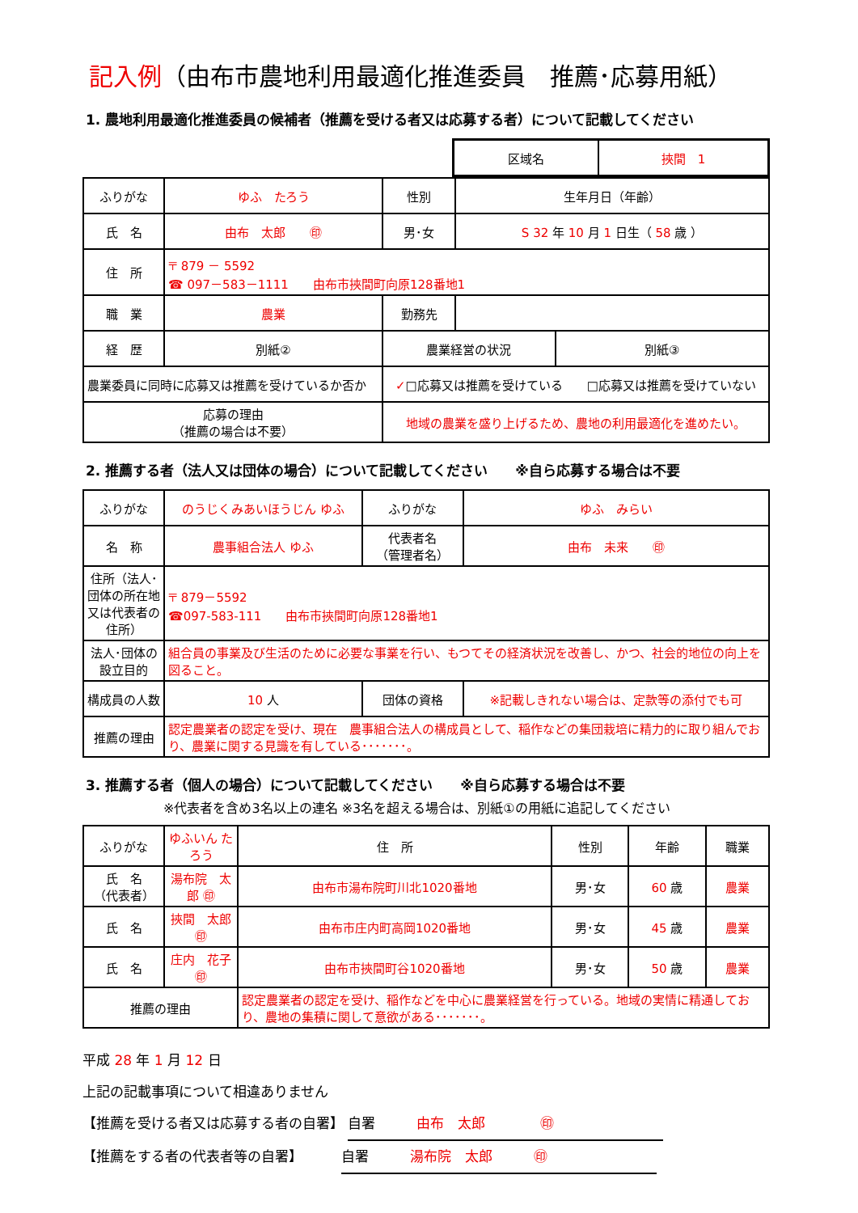記入例（由布市農地利用最適化推進委員　推薦･応募用紙）
1. 農地利用最適化推進委員の候補者（推薦を受ける者又は応募する者）について記載してください
| 区域名 | 挾間 1 |
| ふりがな | ゆふ たろう | 性別 | 生年月日（年齢） | |
| 氏 名 | 由布 太郎 ㊞ | 男･女 | S 32 年 10 月 1 日生（ 58 歳 ） | |
| 住 所 | 〒 879 － 5592 ☎ 097－583－1111 由布市挾間町向原128番地1 | | | |
| 職 業 | 農業 | 勤務先 | | |
| 経 歴 | 別紙② | 農業経営の状況 | | 別紙③ |
| 農業委員に同時に応募又は推薦を受けているか否か | | ✓ □応募又は推薦を受けている □応募又は推薦を受けていない | | |
| 応募の理由 （推薦の場合は不要） | | 地域の農業を盛り上げるため、農地の利用最適化を進めたい。 | | |
2. 推薦する者（法人又は団体の場合）について記載してください　　※自ら応募する場合は不要
| ふりがな | のうじくみあいほうじん ゆふ | ふりがな | ゆふ みらい |
| 名 称 | 農事組合法人 ゆふ | 代表者名 （管理者名） | 由布 未来 ㊞ |
| 住所（法人･団体の所在地又は代表者の住所） | 〒 879－5592 ☎097-583-111 由布市挾間町向原128番地1 | | |
| 法人･団体の設立目的 | 組合員の事業及び生活のために必要な事業を行い、もつてその経済状況を改善し、かつ、社会的地位の向上を図ること。 | | |
| 構成員の人数 | 10 人 | 団体の資格 | ※記載しきれない場合は、定款等の添付でも可 |
| 推薦の理由 | 認定農業者の認定を受け、現在 農事組合法人の構成員として、稲作などの集団栽培に精力的に取り組んでおり、農業に関する見識を有している･･･････。 | | |
3. 推薦する者（個人の場合）について記載してください　　※自ら応募する場合は不要
※代表者を含め3名以上の連名 ※3名を超える場合は、別紙①の用紙に追記してください
| ふりがな | ゆふいん たろう | 住 所 | 性別 | 年齢 | 職業 |
| 氏 名 （代表者） | 湯布院 太郎 ㊞ | 由布市湯布院町川北1020番地 | 男･女 | 60 歳 | 農業 |
| 氏 名 | 挾間 太郎 ㊞ | 由布市庄内町高岡1020番地 | 男･女 | 45 歳 | 農業 |
| 氏 名 | 庄内 花子 ㊞ | 由布市挾間町谷1020番地 | 男･女 | 50 歳 | 農業 |
| 推薦の理由 | | 認定農業者の認定を受け、稲作などを中心に農業経営を行っている。地域の実情に精通しており、農地の集積に関して意欲がある･･･････。 | | | |
平成 28 年 1 月 12 日
上記の記載事項について相違ありません
【推薦を受ける者又は応募する者の自署】 自署　　　由布　太郎　　　　㊞
【推薦をする者の代表者等の自署】　　　 自署　　　湯布院　太郎　　　㊞